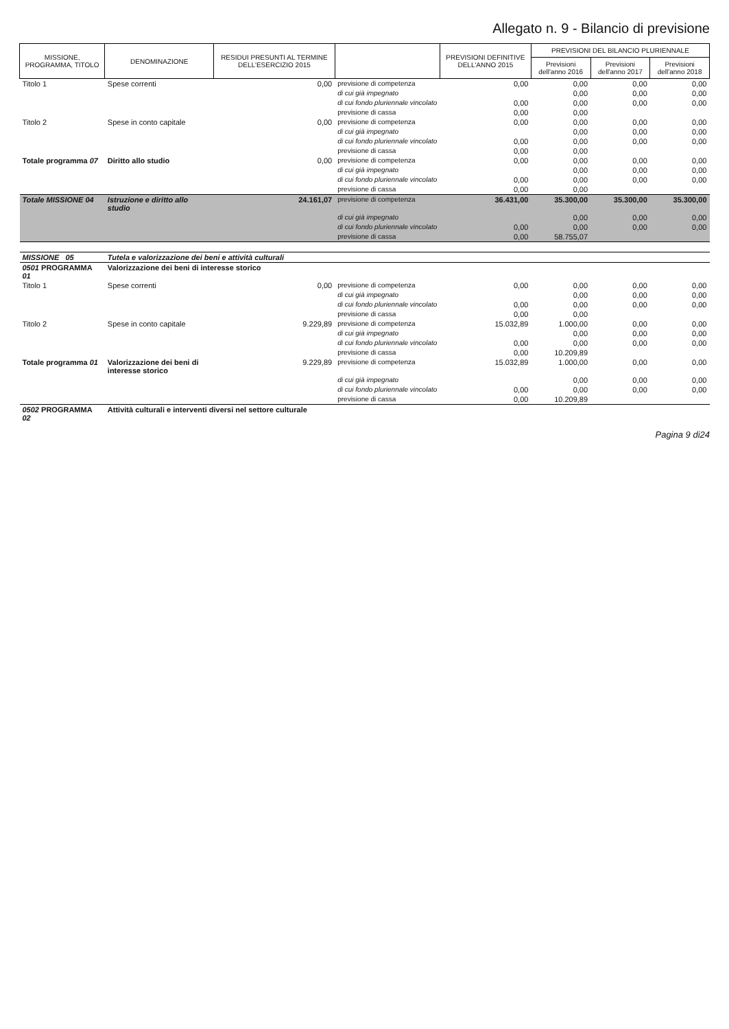Allegato n. 9 - Bilancio di previsione
| MISSIONE, PROGRAMMA, TITOLO | DENOMINAZIONE | RESIDUI PRESUNTI AL TERMINE DELL'ESERCIZIO 2015 | | PREVISIONI DEFINITIVE DELL'ANNO 2015 | PREVISIONI DEL BILANCIO PLURIENNALE | | |
| --- | --- | --- | --- | --- | --- | --- | --- |
| | | | | | Previsioni dell'anno 2016 | Previsioni dell'anno 2017 | Previsioni dell'anno 2018 |
| Titolo 1 | Spese correnti | 0,00 | previsione di competenza | 0,00 | 0,00 | 0,00 | 0,00 |
| | | | di cui già impegnato | | 0,00 | 0,00 | 0,00 |
| | | | di cui fondo pluriennale vincolato | 0,00 | 0,00 | 0,00 | 0,00 |
| | | | previsione di cassa | 0,00 | 0,00 | | |
| Titolo 2 | Spese in conto capitale | 0,00 | previsione di competenza | 0,00 | 0,00 | 0,00 | 0,00 |
| | | | di cui già impegnato | | 0,00 | 0,00 | 0,00 |
| | | | di cui fondo pluriennale vincolato | 0,00 | 0,00 | 0,00 | 0,00 |
| | | | previsione di cassa | 0,00 | 0,00 | | |
| Totale programma 07 | Diritto allo studio | 0,00 | previsione di competenza | 0,00 | 0,00 | 0,00 | 0,00 |
| | | | di cui già impegnato | | 0,00 | 0,00 | 0,00 |
| | | | di cui fondo pluriennale vincolato | 0,00 | 0,00 | 0,00 | 0,00 |
| | | | previsione di cassa | 0,00 | 0,00 | | |
| Totale MISSIONE 04 | Istruzione e diritto allo studio | 24.161,07 | previsione di competenza | 36.431,00 | 35.300,00 | 35.300,00 | 35.300,00 |
| | | | di cui già impegnato | | 0,00 | 0,00 | 0,00 |
| | | | di cui fondo pluriennale vincolato | 0,00 | 0,00 | 0,00 | 0,00 |
| | | | previsione di cassa | 0,00 | 58.755,07 | | |
| MISSIONE 05 | Tutela e valorizzazione dei beni e attività culturali | | | | | | |
| 0501 PROGRAMMA 01 | Valorizzazione dei beni di interesse storico | | | | | | |
| Titolo 1 | Spese correnti | 0,00 | previsione di competenza | 0,00 | 0,00 | 0,00 | 0,00 |
| | | | di cui già impegnato | | 0,00 | 0,00 | 0,00 |
| | | | di cui fondo pluriennale vincolato | 0,00 | 0,00 | 0,00 | 0,00 |
| | | | previsione di cassa | 0,00 | 0,00 | | |
| Titolo 2 | Spese in conto capitale | 9.229,89 | previsione di competenza | 15.032,89 | 1.000,00 | 0,00 | 0,00 |
| | | | di cui già impegnato | | 0,00 | 0,00 | 0,00 |
| | | | di cui fondo pluriennale vincolato | 0,00 | 0,00 | 0,00 | 0,00 |
| | | | previsione di cassa | 0,00 | 10.209,89 | | |
| Totale programma 01 | Valorizzazione dei beni di interesse storico | 9.229,89 | previsione di competenza | 15.032,89 | 1.000,00 | 0,00 | 0,00 |
| | | | di cui già impegnato | | 0,00 | 0,00 | 0,00 |
| | | | di cui fondo pluriennale vincolato | 0,00 | 0,00 | 0,00 | 0,00 |
| | | | previsione di cassa | 0,00 | 10.209,89 | | |
| 0502 PROGRAMMA 02 | Attività culturali e interventi diversi nel settore culturale | | | | | | |
Pagina 9 di24